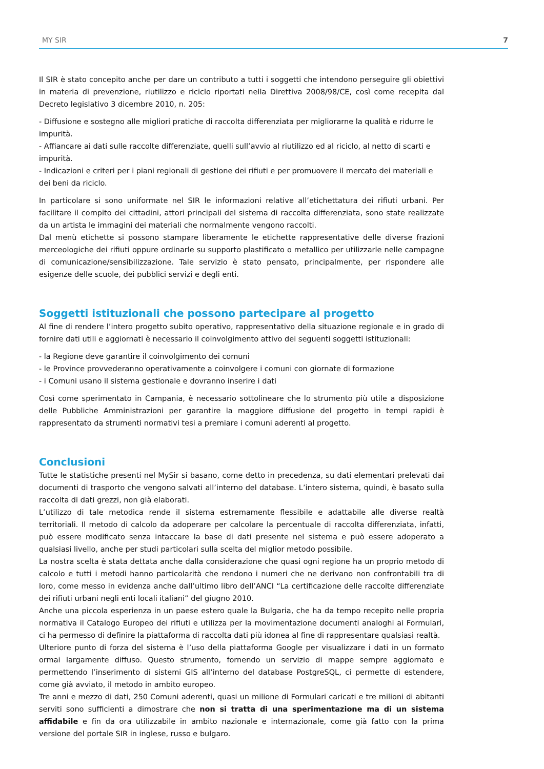MY SIR 7
Il SIR è stato concepito anche per dare un contributo a tutti i soggetti che intendono perseguire gli obiettivi in materia di prevenzione, riutilizzo e riciclo riportati nella Direttiva 2008/98/CE, così come recepita dal Decreto legislativo 3 dicembre 2010, n. 205:
- Diffusione e sostegno alle migliori pratiche di raccolta differenziata per migliorarne la qualità e ridurre le impurità.
- Affiancare ai dati sulle raccolte differenziate, quelli sull’avvio al riutilizzo ed al riciclo, al netto di scarti e impurità.
- Indicazioni e criteri per i piani regionali di gestione dei rifiuti e per promuovere il mercato dei materiali e dei beni da riciclo.
In particolare si sono uniformate nel SIR le informazioni relative all’etichettatura dei rifiuti urbani. Per facilitare il compito dei cittadini, attori principali del sistema di raccolta differenziata, sono state realizzate da un artista le immagini dei materiali che normalmente vengono raccolti.
Dal menù etichette si possono stampare liberamente le etichette rappresentative delle diverse frazioni merceologiche dei rifiuti oppure ordinarle su supporto plastificato o metallico per utilizzarle nelle campagne di comunicazione/sensibilizzazione. Tale servizio è stato pensato, principalmente, per rispondere alle esigenze delle scuole, dei pubblici servizi e degli enti.
Soggetti istituzionali che possono partecipare al progetto
Al fine di rendere l’intero progetto subito operativo, rappresentativo della situazione regionale e in grado di fornire dati utili e aggiornati è necessario il coinvolgimento attivo dei seguenti soggetti istituzionali:
- la Regione deve garantire il coinvolgimento dei comuni
- le Province provvederanno operativamente a coinvolgere i comuni con giornate di formazione
- i Comuni usano il sistema gestionale e dovranno inserire i dati
Così come sperimentato in Campania, è necessario sottolineare che lo strumento più utile a disposizione delle Pubbliche Amministrazioni per garantire la maggiore diffusione del progetto in tempi rapidi è rappresentato da strumenti normativi tesi a premiare i comuni aderenti al progetto.
Conclusioni
Tutte le statistiche presenti nel MySir si basano, come detto in precedenza, su dati elementari prelevati dai documenti di trasporto che vengono salvati all’interno del database. L’intero sistema, quindi, è basato sulla raccolta di dati grezzi, non già elaborati.
L’utilizzo di tale metodica rende il sistema estremamente flessibile e adattabile alle diverse realtà territoriali. Il metodo di calcolo da adoperare per calcolare la percentuale di raccolta differenziata, infatti, può essere modificato senza intaccare la base di dati presente nel sistema e può essere adoperato a qualsiasi livello, anche per studi particolari sulla scelta del miglior metodo possibile.
La nostra scelta è stata dettata anche dalla considerazione che quasi ogni regione ha un proprio metodo di calcolo e tutti i metodi hanno particolarità che rendono i numeri che ne derivano non confrontabili tra di loro, come messo in evidenza anche dall’ultimo libro dell’ANCI “La certificazione delle raccolte differenziate dei rifiuti urbani negli enti locali italiani” del giugno 2010.
Anche una piccola esperienza in un paese estero quale la Bulgaria, che ha da tempo recepito nelle propria normativa il Catalogo Europeo dei rifiuti e utilizza per la movimentazione documenti analoghi ai Formulari, ci ha permesso di definire la piattaforma di raccolta dati più idonea al fine di rappresentare qualsiasi realtà.
Ulteriore punto di forza del sistema è l’uso della piattaforma Google per visualizzare i dati in un formato ormai largamente diffuso. Questo strumento, fornendo un servizio di mappe sempre aggiornato e permettendo l’inserimento di sistemi GIS all’interno del database PostgreSQL, ci permette di estendere, come già avviato, il metodo in ambito europeo.
Tre anni e mezzo di dati, 250 Comuni aderenti, quasi un milione di Formulari caricati e tre milioni di abitanti serviti sono sufficienti a dimostrare che non si tratta di una sperimentazione ma di un sistema affidabile e fin da ora utilizzabile in ambito nazionale e internazionale, come già fatto con la prima versione del portale SIR in inglese, russo e bulgaro.